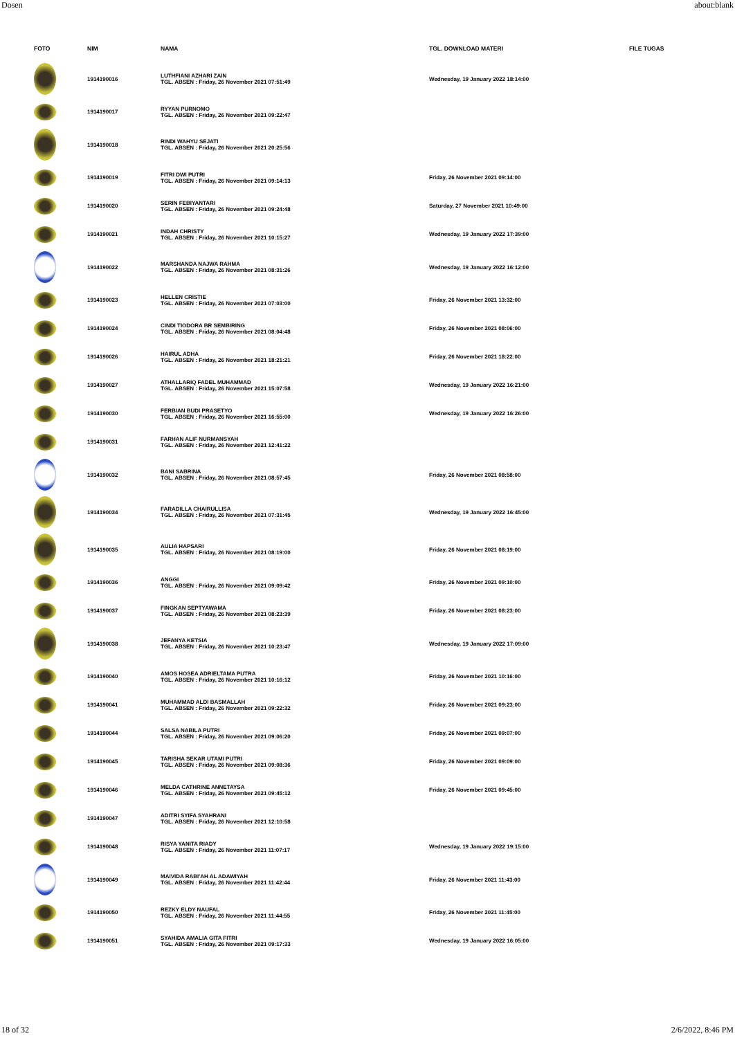Dosen about:blank
| FOTO | NIM | NAMA | TGL. DOWNLOAD MATERI | FILE TUGAS |
| --- | --- | --- | --- | --- |
| | 1914190016 | LUTHFIANI AZHARI ZAIN TGL. ABSEN : Friday, 26 November 2021 07:51:49 | Wednesday, 19 January 2022 18:14:00 | |
| | 1914190017 | RYYAN PURNOMO TGL. ABSEN : Friday, 26 November 2021 09:22:47 | | |
| | 1914190018 | RINDI WAHYU SEJATI TGL. ABSEN : Friday, 26 November 2021 20:25:56 | | |
| | 1914190019 | FITRI DWI PUTRI TGL. ABSEN : Friday, 26 November 2021 09:14:13 | Friday, 26 November 2021 09:14:00 | |
| | 1914190020 | SERIN FEBIYANTARI TGL. ABSEN : Friday, 26 November 2021 09:24:48 | Saturday, 27 November 2021 10:49:00 | |
| | 1914190021 | INDAH CHRISTY TGL. ABSEN : Friday, 26 November 2021 10:15:27 | Wednesday, 19 January 2022 17:39:00 | |
| | 1914190022 | MARSHANDA NAJWA RAHMA TGL. ABSEN : Friday, 26 November 2021 08:31:26 | Wednesday, 19 January 2022 16:12:00 | |
| | 1914190023 | HELLEN CRISTIE TGL. ABSEN : Friday, 26 November 2021 07:03:00 | Friday, 26 November 2021 13:32:00 | |
| | 1914190024 | CINDI TIODORA BR SEMBIRING TGL. ABSEN : Friday, 26 November 2021 08:04:48 | Friday, 26 November 2021 08:06:00 | |
| | 1914190026 | HAIRUL ADHA TGL. ABSEN : Friday, 26 November 2021 18:21:21 | Friday, 26 November 2021 18:22:00 | |
| | 1914190027 | ATHALLARIQ FADEL MUHAMMAD TGL. ABSEN : Friday, 26 November 2021 15:07:58 | Wednesday, 19 January 2022 16:21:00 | |
| | 1914190030 | FERBIAN BUDI PRASETYO TGL. ABSEN : Friday, 26 November 2021 16:55:00 | Wednesday, 19 January 2022 16:26:00 | |
| | 1914190031 | FARHAN ALIF NURMANSYAH TGL. ABSEN : Friday, 26 November 2021 12:41:22 | | |
| | 1914190032 | BANI SABRINA TGL. ABSEN : Friday, 26 November 2021 08:57:45 | Friday, 26 November 2021 08:58:00 | |
| | 1914190034 | FARADILLA CHAIRULLISA TGL. ABSEN : Friday, 26 November 2021 07:31:45 | Wednesday, 19 January 2022 16:45:00 | |
| | 1914190035 | AULIA HAPSARI TGL. ABSEN : Friday, 26 November 2021 08:19:00 | Friday, 26 November 2021 08:19:00 | |
| | 1914190036 | ANGGI TGL. ABSEN : Friday, 26 November 2021 09:09:42 | Friday, 26 November 2021 09:10:00 | |
| | 1914190037 | FINGKAN SEPTYAWAMA TGL. ABSEN : Friday, 26 November 2021 08:23:39 | Friday, 26 November 2021 08:23:00 | |
| | 1914190038 | JEFANYA KETSIA TGL. ABSEN : Friday, 26 November 2021 10:23:47 | Wednesday, 19 January 2022 17:09:00 | |
| | 1914190040 | AMOS HOSEA ADRIELTAMA PUTRA TGL. ABSEN : Friday, 26 November 2021 10:16:12 | Friday, 26 November 2021 10:16:00 | |
| | 1914190041 | MUHAMMAD ALDI BASMALLAH TGL. ABSEN : Friday, 26 November 2021 09:22:32 | Friday, 26 November 2021 09:23:00 | |
| | 1914190044 | SALSA NABILA PUTRI TGL. ABSEN : Friday, 26 November 2021 09:06:20 | Friday, 26 November 2021 09:07:00 | |
| | 1914190045 | TARISHA SEKAR UTAMI PUTRI TGL. ABSEN : Friday, 26 November 2021 09:08:36 | Friday, 26 November 2021 09:09:00 | |
| | 1914190046 | MELDA CATHRINE ANNETAYSA TGL. ABSEN : Friday, 26 November 2021 09:45:12 | Friday, 26 November 2021 09:45:00 | |
| | 1914190047 | ADITRI SYIFA SYAHRANI TGL. ABSEN : Friday, 26 November 2021 12:10:58 | | |
| | 1914190048 | RISYA YANITA RIADY TGL. ABSEN : Friday, 26 November 2021 11:07:17 | Wednesday, 19 January 2022 19:15:00 | |
| | 1914190049 | MAIVIDA RABI'AH AL ADAWIYAH TGL. ABSEN : Friday, 26 November 2021 11:42:44 | Friday, 26 November 2021 11:43:00 | |
| | 1914190050 | REZKY ELDY NAUFAL TGL. ABSEN : Friday, 26 November 2021 11:44:55 | Friday, 26 November 2021 11:45:00 | |
| | 1914190051 | SYAHIDA AMALIA GITA FITRI TGL. ABSEN : Friday, 26 November 2021 09:17:33 | Wednesday, 19 January 2022 16:05:00 | |
18 of 32 2/6/2022, 8:46 PM